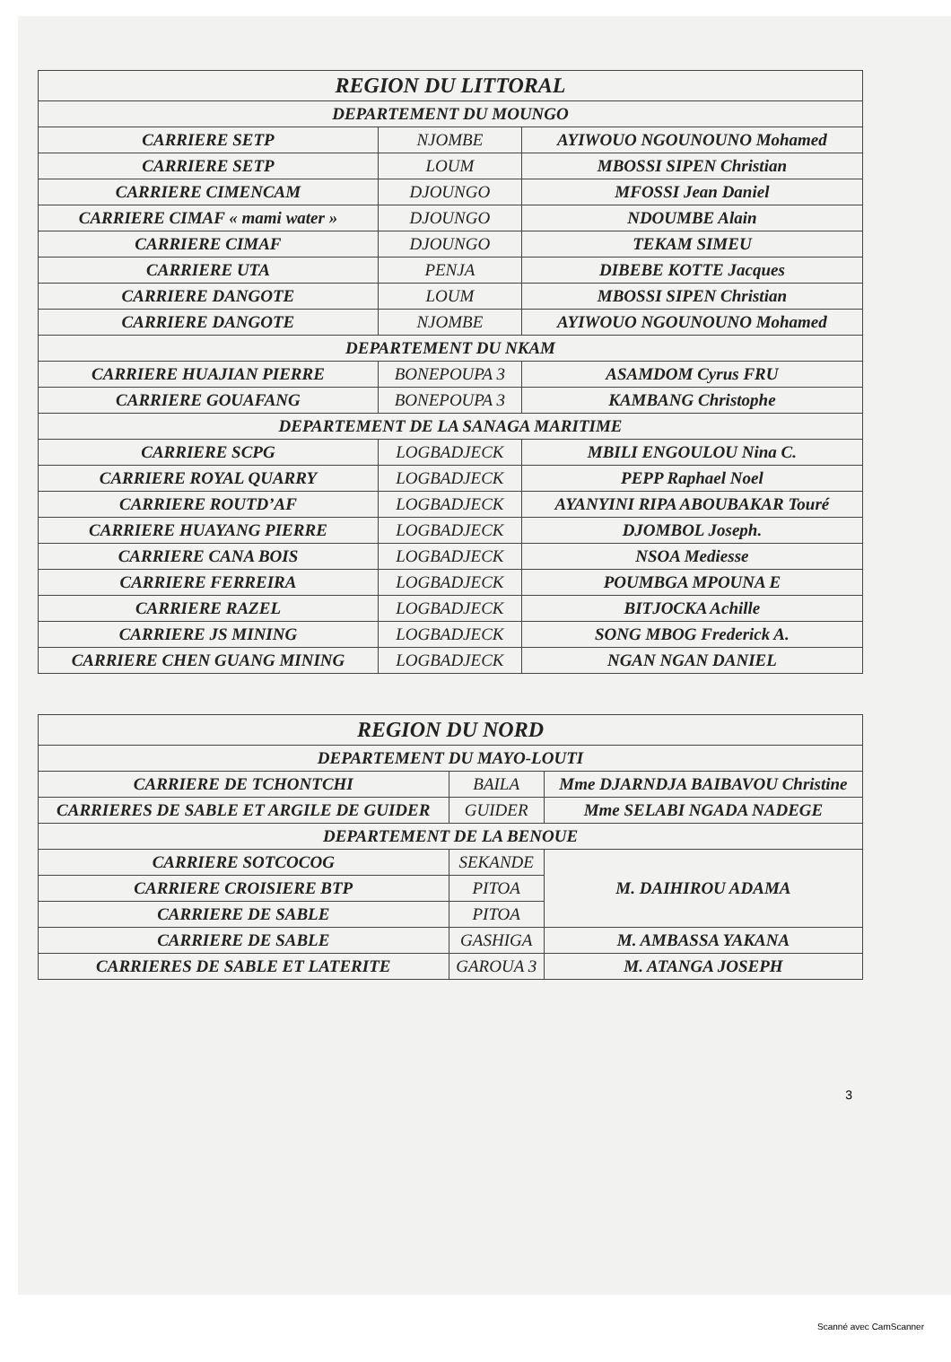| REGION DU LITTORAL | | |
| --- | --- | --- |
| DEPARTEMENT DU MOUNGO | | |
| CARRIERE SETP | NJOMBE | AYIWOUO NGOUNOUNO Mohamed |
| CARRIERE SETP | LOUM | MBOSSI SIPEN Christian |
| CARRIERE CIMENCAM | DJOUNGO | MFOSSI Jean Daniel |
| CARRIERE CIMAF « mami water » | DJOUNGO | NDOUMBE Alain |
| CARRIERE CIMAF | DJOUNGO | TEKAM SIMEU |
| CARRIERE UTA | PENJA | DIBEBE KOTTE Jacques |
| CARRIERE DANGOTE | LOUM | MBOSSI SIPEN Christian |
| CARRIERE DANGOTE | NJOMBE | AYIWOUO NGOUNOUNO Mohamed |
| DEPARTEMENT DU NKAM | | |
| CARRIERE HUAJIAN PIERRE | BONEPOUPA 3 | ASAMDOM Cyrus FRU |
| CARRIERE GOUAFANG | BONEPOUPA 3 | KAMBANG Christophe |
| DEPARTEMENT DE LA SANAGA MARITIME | | |
| CARRIERE SCPG | LOGBADJECK | MBILI ENGOULOU Nina C. |
| CARRIERE ROYAL QUARRY | LOGBADJECK | PEPP Raphael Noel |
| CARRIERE ROUTD’AF | LOGBADJECK | AYANYINI RIPA ABOUBAKAR Touré |
| CARRIERE HUAYANG PIERRE | LOGBADJECK | DJOMBOL Joseph. |
| CARRIERE CANA BOIS | LOGBADJECK | NSOA Mediesse |
| CARRIERE FERREIRA | LOGBADJECK | POUMBGA MPOUNA E |
| CARRIERE RAZEL | LOGBADJECK | BITJOCKA Achille |
| CARRIERE JS MINING | LOGBADJECK | SONG MBOG Frederick A. |
| CARRIERE CHEN GUANG MINING | LOGBADJECK | NGAN NGAN DANIEL |
| REGION DU NORD | | |
| --- | --- | --- |
| DEPARTEMENT DU MAYO-LOUTI | | |
| CARRIERE DE TCHONTCHI | BAILA | Mme DJARNDJA BAIBAVOU Christine |
| CARRIERES DE SABLE ET ARGILE DE GUIDER | GUIDER | Mme SELABI NGADA NADEGE |
| DEPARTEMENT DE LA BENOUE | | |
| CARRIERE SOTCOCOG | SEKANDE | M. DAIHIROU ADAMA |
| CARRIERE CROISIERE BTP | PITOA | |
| CARRIERE DE SABLE | PITOA | |
| CARRIERE DE SABLE | GASHIGA | M. AMBASSA YAKANA |
| CARRIERES DE SABLE ET LATERITE | GAROUA 3 | M. ATANGA JOSEPH |
3
Scanné avec CamScanner